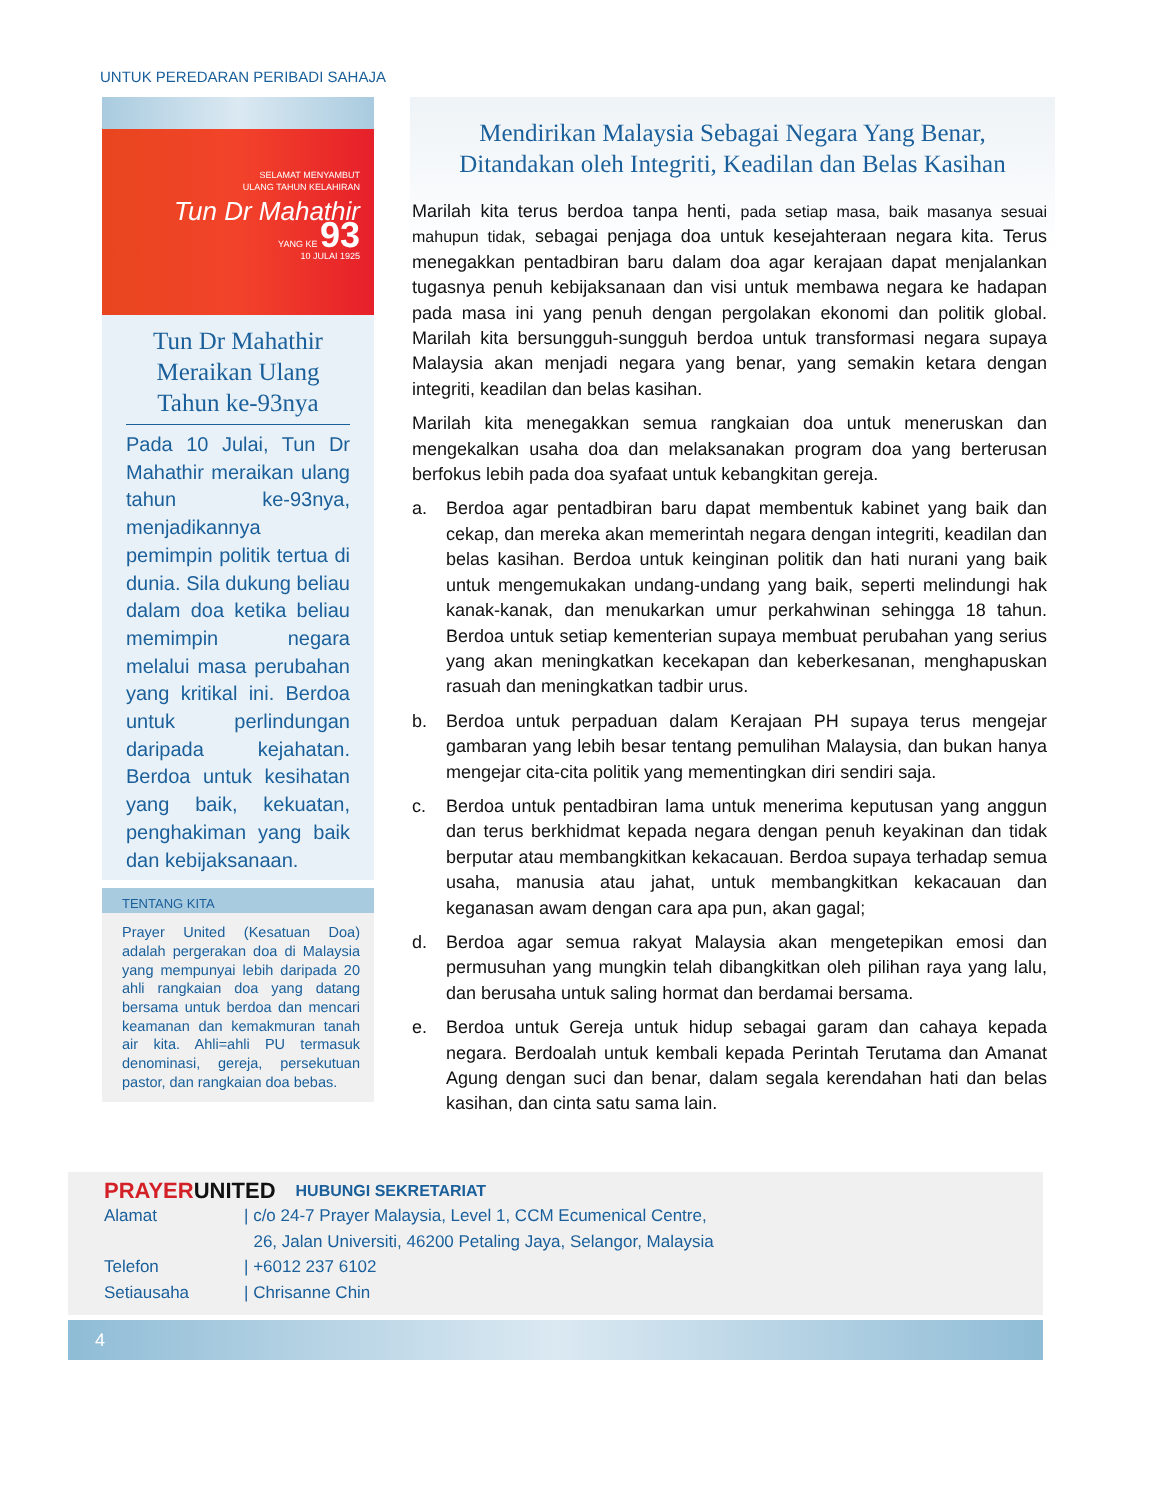UNTUK PEREDARAN PERIBADI SAHAJA
SELAMAT MENYAMBUT
ULANG TAHUN KELAHIRAN
Tun Dr Mahathir
YANG KE 93
10 JULAI 1925
Tun Dr Mahathir Meraikan Ulang Tahun ke-93nya
Pada 10 Julai, Tun Dr Mahathir meraikan ulang tahun ke-93nya, menjadikannya pemimpin politik tertua di dunia. Sila dukung beliau dalam doa ketika beliau memimpin negara melalui masa perubahan yang kritikal ini. Berdoa untuk perlindungan daripada kejahatan. Berdoa untuk kesihatan yang baik, kekuatan, penghakiman yang baik dan kebijaksanaan.
TENTANG KITA
Prayer United (Kesatuan Doa) adalah pergerakan doa di Malaysia yang mempunyai lebih daripada 20 ahli rangkaian doa yang datang bersama untuk berdoa dan mencari keamanan dan kemakmuran tanah air kita. Ahli=ahli PU termasuk denominasi, gereja, persekutuan pastor, dan rangkaian doa bebas.
Mendirikan Malaysia Sebagai Negara Yang Benar,
Ditandakan oleh Integriti, Keadilan dan Belas Kasihan
Marilah kita terus berdoa tanpa henti, pada setiap masa, baik masanya sesuai mahupun tidak, sebagai penjaga doa untuk kesejahteraan negara kita. Terus menegakkan pentadbiran baru dalam doa agar kerajaan dapat menjalankan tugasnya penuh kebijaksanaan dan visi untuk membawa negara ke hadapan pada masa ini yang penuh dengan pergolakan ekonomi dan politik global. Marilah kita bersungguh-sungguh berdoa untuk transformasi negara supaya Malaysia akan menjadi negara yang benar, yang semakin ketara dengan integriti, keadilan dan belas kasihan.
Marilah kita menegakkan semua rangkaian doa untuk meneruskan dan mengekalkan usaha doa dan melaksanakan program doa yang berterusan berfokus lebih pada doa syafaat untuk kebangkitan gereja.
a. Berdoa agar pentadbiran baru dapat membentuk kabinet yang baik dan cekap, dan mereka akan memerintah negara dengan integriti, keadilan dan belas kasihan. Berdoa untuk keinginan politik dan hati nurani yang baik untuk mengemukakan undang-undang yang baik, seperti melindungi hak kanak-kanak, dan menukarkan umur perkahwinan sehingga 18 tahun. Berdoa untuk setiap kementerian supaya membuat perubahan yang serius yang akan meningkatkan kecekapan dan keberkesanan, menghapuskan rasuah dan meningkatkan tadbir urus.
b. Berdoa untuk perpaduan dalam Kerajaan PH supaya terus mengejar gambaran yang lebih besar tentang pemulihan Malaysia, dan bukan hanya mengejar cita-cita politik yang mementingkan diri sendiri saja.
c. Berdoa untuk pentadbiran lama untuk menerima keputusan yang anggun dan terus berkhidmat kepada negara dengan penuh keyakinan dan tidak berputar atau membangkitkan kekacauan. Berdoa supaya terhadap semua usaha, manusia atau jahat, untuk membangkitkan kekacauan dan keganasan awam dengan cara apa pun, akan gagal;
d. Berdoa agar semua rakyat Malaysia akan mengetepikan emosi dan permusuhan yang mungkin telah dibangkitkan oleh pilihan raya yang lalu, dan berusaha untuk saling hormat dan berdamai bersama.
e. Berdoa untuk Gereja untuk hidup sebagai garam dan cahaya kepada negara. Berdoalah untuk kembali kepada Perintah Terutama dan Amanat Agung dengan suci dan benar, dalam segala kerendahan hati dan belas kasihan, dan cinta satu sama lain.
PRAYER UNITED HUBUNGI SEKRETARIAT
Alamat | c/o 24-7 Prayer Malaysia, Level 1, CCM Ecumenical Centre,
26, Jalan Universiti, 46200 Petaling Jaya, Selangor, Malaysia
Telefon | +6012 237 6102
Setiausaha | Chrisanne Chin
4